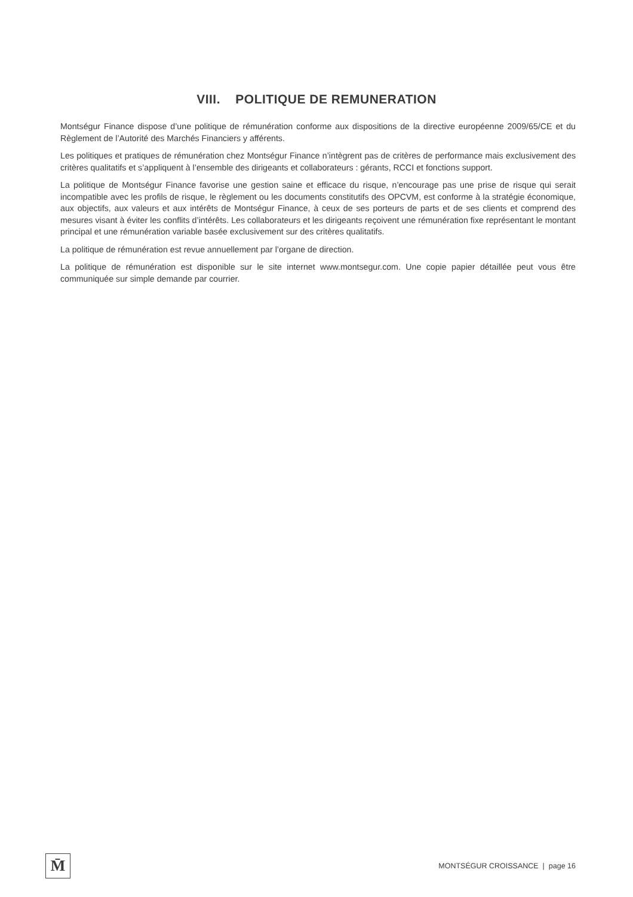VIII. POLITIQUE DE REMUNERATION
Montségur Finance dispose d’une politique de rémunération conforme aux dispositions de la directive européenne 2009/65/CE et du Règlement de l’Autorité des Marchés Financiers y afférents.
Les politiques et pratiques de rémunération chez Montségur Finance n’intègrent pas de critères de performance mais exclusivement des critères qualitatifs et s’appliquent à l’ensemble des dirigeants et collaborateurs : gérants, RCCI et fonctions support.
La politique de Montségur Finance favorise une gestion saine et efficace du risque, n’encourage pas une prise de risque qui serait incompatible avec les profils de risque, le règlement ou les documents constitutifs des OPCVM, est conforme à la stratégie économique, aux objectifs, aux valeurs et aux intérêts de Montségur Finance, à ceux de ses porteurs de parts et de ses clients et comprend des mesures visant à éviter les conflits d’intérêts. Les collaborateurs et les dirigeants reçoivent une rémunération fixe représentant le montant principal et une rémunération variable basée exclusivement sur des critères qualitatifs.
La politique de rémunération est revue annuellement par l’organe de direction.
La politique de rémunération est disponible sur le site internet www.montsegur.com. Une copie papier détaillée peut vous être communiquée sur simple demande par courrier.
M̄
MONTSÉGUR CROISSANCE | page 16